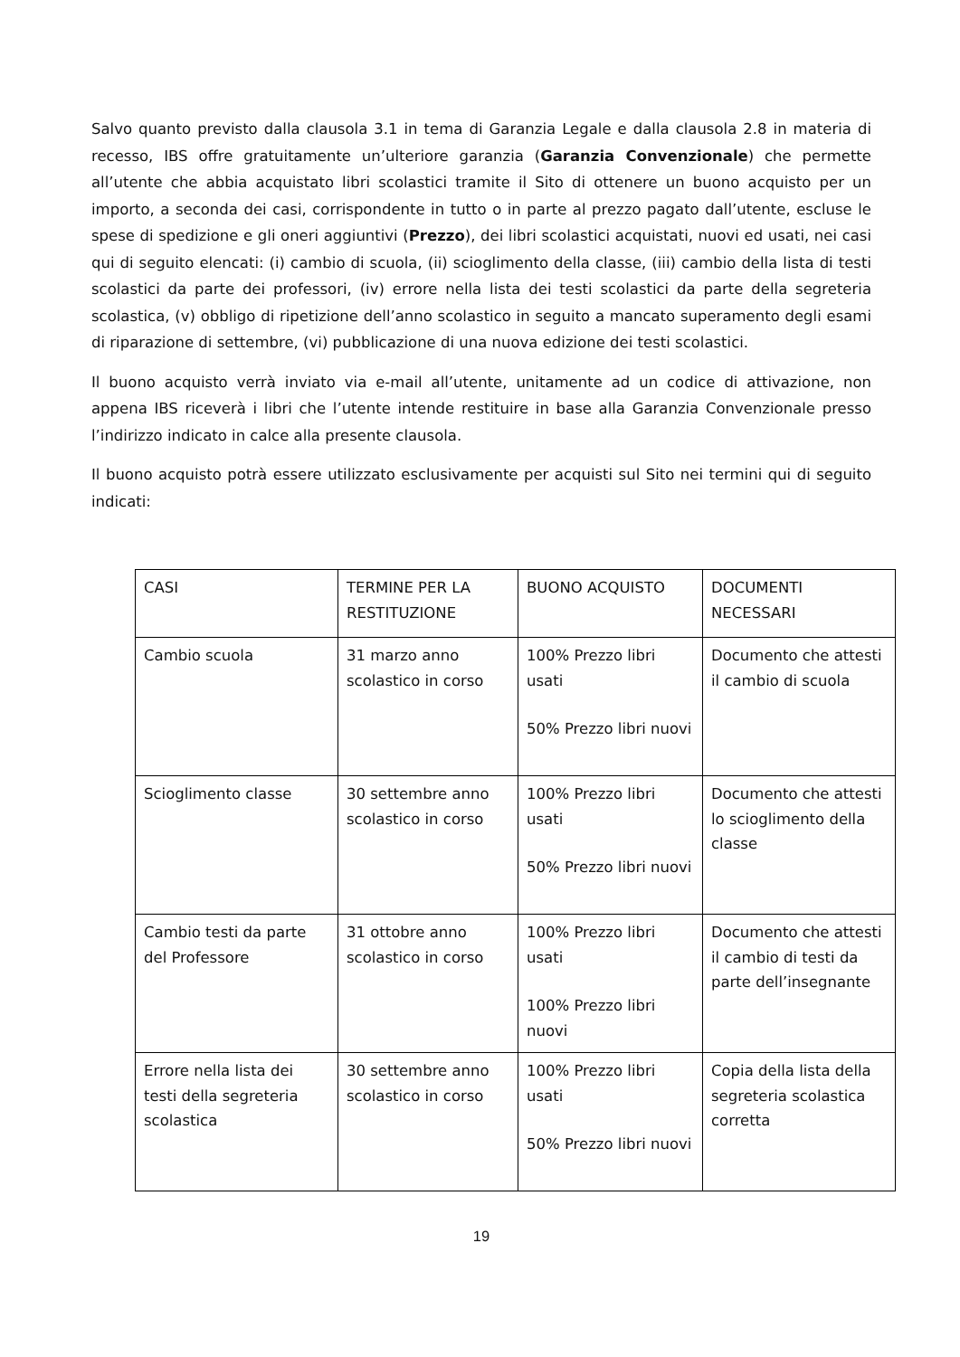Salvo quanto previsto dalla clausola 3.1 in tema di Garanzia Legale e dalla clausola 2.8 in materia di recesso, IBS offre gratuitamente un’ulteriore garanzia (Garanzia Convenzionale) che permette all’utente che abbia acquistato libri scolastici tramite il Sito di ottenere un buono acquisto per un importo, a seconda dei casi, corrispondente in tutto o in parte al prezzo pagato dall’utente, escluse le spese di spedizione e gli oneri aggiuntivi (Prezzo), dei libri scolastici acquistati, nuovi ed usati, nei casi qui di seguito elencati: (i) cambio di scuola, (ii) scioglimento della classe, (iii) cambio della lista di testi scolastici da parte dei professori, (iv) errore nella lista dei testi scolastici da parte della segreteria scolastica, (v) obbligo di ripetizione dell’anno scolastico in seguito a mancato superamento degli esami di riparazione di settembre, (vi) pubblicazione di una nuova edizione dei testi scolastici.
Il buono acquisto verrà inviato via e-mail all’utente, unitamente ad un codice di attivazione, non appena IBS riceverà i libri che l’utente intende restituire in base alla Garanzia Convenzionale presso l’indirizzo indicato in calce alla presente clausola.
Il buono acquisto potrà essere utilizzato esclusivamente per acquisti sul Sito nei termini qui di seguito indicati:
| CASI | TERMINE PER LA RESTITUZIONE | BUONO ACQUISTO | DOCUMENTI NECESSARI |
| Cambio scuola | 31 marzo anno scolastico in corso | 100% Prezzo libri usati 50% Prezzo libri nuovi | Documento che attesti il cambio di scuola |
| Scioglimento classe | 30 settembre anno scolastico in corso | 100% Prezzo libri usati 50% Prezzo libri nuovi | Documento che attesti lo scioglimento della classe |
| Cambio testi da parte del Professore | 31 ottobre anno scolastico in corso | 100% Prezzo libri usati 100% Prezzo libri nuovi | Documento che attesti il cambio di testi da parte dell’insegnante |
| Errore nella lista dei testi della segreteria scolastica | 30 settembre anno scolastico in corso | 100% Prezzo libri usati 50% Prezzo libri nuovi | Copia della lista della segreteria scolastica corretta |
19